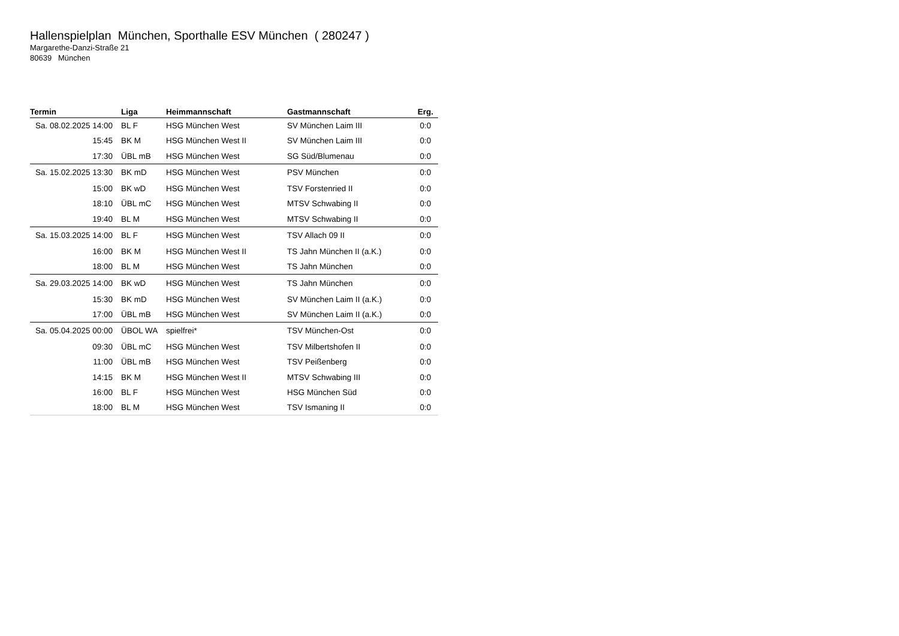Hallenspielplan München, Sporthalle ESV München ( 280247 )
Margarethe-Danzi-Straße 21
80639 München
| Termin | Liga | Heimmannschaft | Gastmannschaft | Erg. |
| --- | --- | --- | --- | --- |
| Sa. 08.02.2025 14:00 | BL F | HSG München West | SV München Laim III | 0:0 |
| 15:45 | BK M | HSG München West II | SV München Laim III | 0:0 |
| 17:30 | ÜBL mB | HSG München West | SG Süd/Blumenau | 0:0 |
| Sa. 15.02.2025 13:30 | BK mD | HSG München West | PSV München | 0:0 |
| 15:00 | BK wD | HSG München West | TSV Forstenried II | 0:0 |
| 18:10 | ÜBL mC | HSG München West | MTSV Schwabing II | 0:0 |
| 19:40 | BL M | HSG München West | MTSV Schwabing II | 0:0 |
| Sa. 15.03.2025 14:00 | BL F | HSG München West | TSV Allach 09 II | 0:0 |
| 16:00 | BK M | HSG München West II | TS Jahn München II (a.K.) | 0:0 |
| 18:00 | BL M | HSG München West | TS Jahn München | 0:0 |
| Sa. 29.03.2025 14:00 | BK wD | HSG München West | TS Jahn München | 0:0 |
| 15:30 | BK mD | HSG München West | SV München Laim II (a.K.) | 0:0 |
| 17:00 | ÜBL mB | HSG München West | SV München Laim II (a.K.) | 0:0 |
| Sa. 05.04.2025 00:00 | ÜBOL WA | spielfrei* | TSV München-Ost | 0:0 |
| 09:30 | ÜBL mC | HSG München West | TSV Milbertshofen II | 0:0 |
| 11:00 | ÜBL mB | HSG München West | TSV Peißenberg | 0:0 |
| 14:15 | BK M | HSG München West II | MTSV Schwabing III | 0:0 |
| 16:00 | BL F | HSG München West | HSG München Süd | 0:0 |
| 18:00 | BL M | HSG München West | TSV Ismaning II | 0:0 |